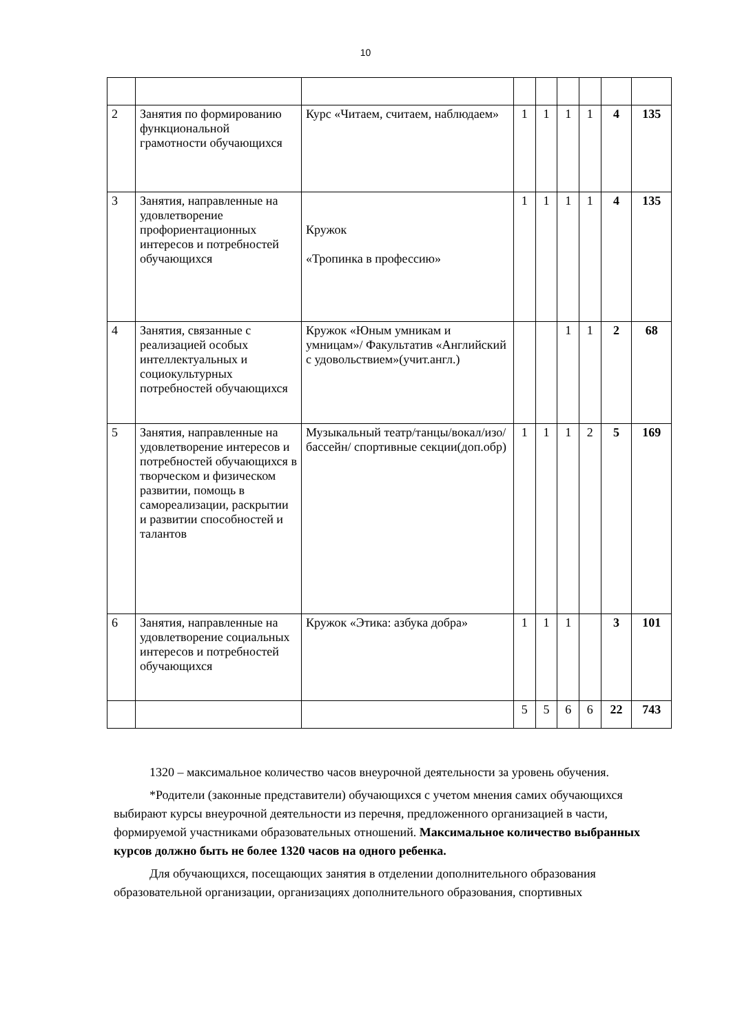10
| 2 | Занятия по формированию функциональной грамотности обучающихся | Курс «Читаем, считаем, наблюдаем» | 1 | 1 | 1 | 1 | 4 | 135 |
| 3 | Занятия, направленные на удовлетворение профориентационных интересов и потребностей обучающихся | Кружок «Тропинка в профессию» | 1 | 1 | 1 | 1 | 4 | 135 |
| 4 | Занятия, связанные с реализацией особых интеллектуальных и социокультурных потребностей обучающихся | Кружок «Юным умникам и умницам»/ Факультатив «Английский с удовольствием»(учит.англ.) | | | 1 | 1 | 2 | 68 |
| 5 | Занятия, направленные на удовлетворение интересов и потребностей обучающихся в творческом и физическом развитии, помощь в самореализации, раскрытии и развитии способностей и талантов | Музыкальный театр/танцы/вокал/изо/бассейн/ спортивные секции(доп.обр) | 1 | 1 | 1 | 2 | 5 | 169 |
| 6 | Занятия, направленные на удовлетворение социальных интересов и потребностей обучающихся | Кружок «Этика: азбука добра» | 1 | 1 | 1 | | 3 | 101 |
| | | | 5 | 5 | 6 | 6 | 22 | 743 |
1320 – максимальное количество часов внеурочной деятельности за уровень обучения.
*Родители (законные представители) обучающихся с учетом мнения самих обучающихся выбирают курсы внеурочной деятельности из перечня, предложенного организацией в части, формируемой участниками образовательных отношений. Максимальное количество выбранных курсов должно быть не более 1320 часов на одного ребенка.
Для обучающихся, посещающих занятия в отделении дополнительного образования образовательной организации, организациях дополнительного образования, спортивных